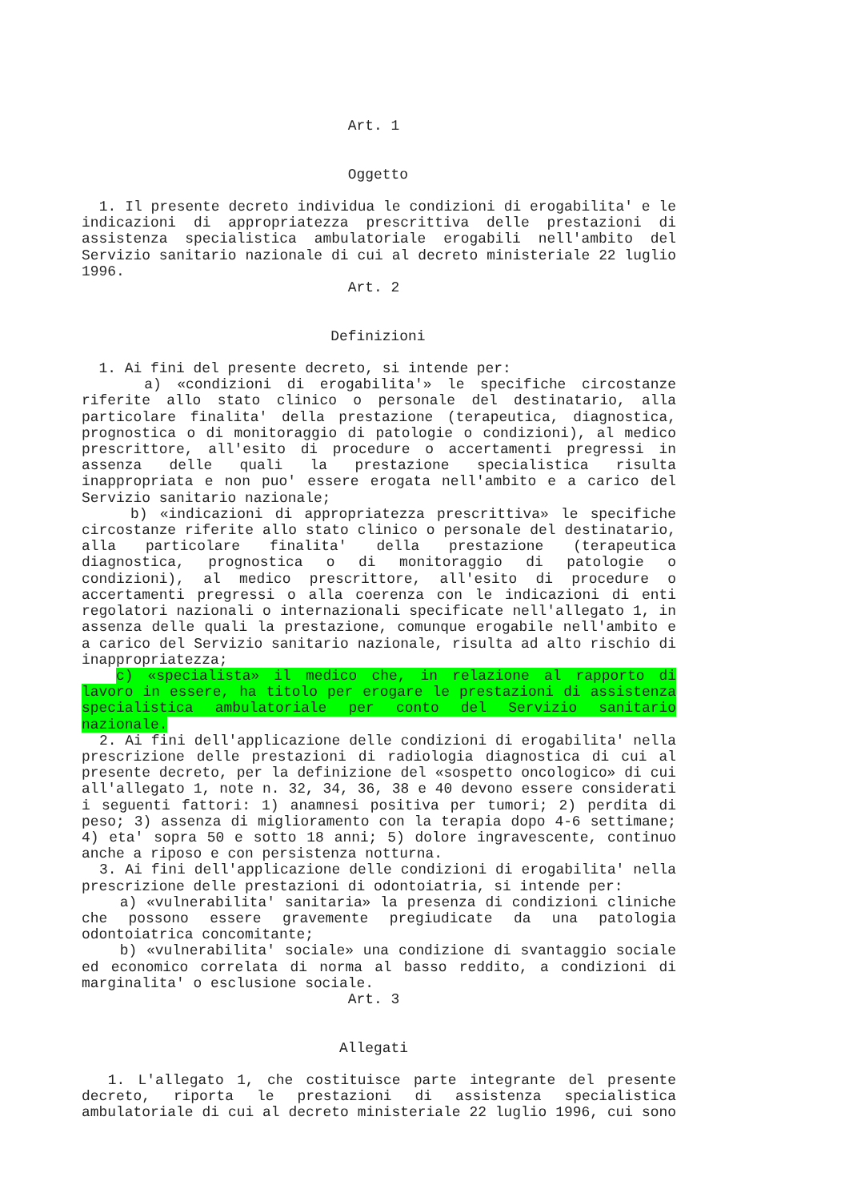Art. 1
Oggetto
1. Il presente decreto individua le condizioni di erogabilita' e le
indicazioni di appropriatezza prescrittiva delle prestazioni di
assistenza specialistica ambulatoriale erogabili nell'ambito del
Servizio sanitario nazionale di cui al decreto ministeriale 22 luglio
1996.
Art. 2
Definizioni
1. Ai fini del presente decreto, si intende per:
a) «condizioni di erogabilita'» le specifiche circostanze
riferite allo stato clinico o personale del destinatario, alla
particolare finalita' della prestazione (terapeutica, diagnostica,
prognostica o di monitoraggio di patologie o condizioni), al medico
prescrittore, all'esito di procedure o accertamenti pregressi in
assenza delle quali la prestazione specialistica risulta
inappropriata e non puo' essere erogata nell'ambito e a carico del
Servizio sanitario nazionale;
b) «indicazioni di appropriatezza prescrittiva» le specifiche
circostanze riferite allo stato clinico o personale del destinatario,
alla particolare finalita' della prestazione (terapeutica
diagnostica, prognostica o di monitoraggio di patologie o
condizioni), al medico prescrittore, all'esito di procedure o
accertamenti pregressi o alla coerenza con le indicazioni di enti
regolatori nazionali o internazionali specificate nell'allegato 1, in
assenza delle quali la prestazione, comunque erogabile nell'ambito e
a carico del Servizio sanitario nazionale, risulta ad alto rischio di
inappropriatezza;
c) «specialista» il medico che, in relazione al rapporto di
lavoro in essere, ha titolo per erogare le prestazioni di assistenza
specialistica ambulatoriale per conto del Servizio sanitario
nazionale.
2. Ai fini dell'applicazione delle condizioni di erogabilita' nella
prescrizione delle prestazioni di radiologia diagnostica di cui al
presente decreto, per la definizione del «sospetto oncologico» di cui
all'allegato 1, note n. 32, 34, 36, 38 e 40 devono essere considerati
i seguenti fattori: 1) anamnesi positiva per tumori; 2) perdita di
peso; 3) assenza di miglioramento con la terapia dopo 4-6 settimane;
4) eta' sopra 50 e sotto 18 anni; 5) dolore ingravescente, continuo
anche a riposo e con persistenza notturna.
3. Ai fini dell'applicazione delle condizioni di erogabilita' nella
prescrizione delle prestazioni di odontoiatria, si intende per:
a) «vulnerabilita' sanitaria» la presenza di condizioni cliniche
che possono essere gravemente pregiudicate da una patologia
odontoiatrica concomitante;
b) «vulnerabilita' sociale» una condizione di svantaggio sociale
ed economico correlata di norma al basso reddito, a condizioni di
marginalita' o esclusione sociale.
Art. 3
Allegati
1. L'allegato 1, che costituisce parte integrante del presente
decreto, riporta le prestazioni di assistenza specialistica
ambulatoriale di cui al decreto ministeriale 22 luglio 1996, cui sono